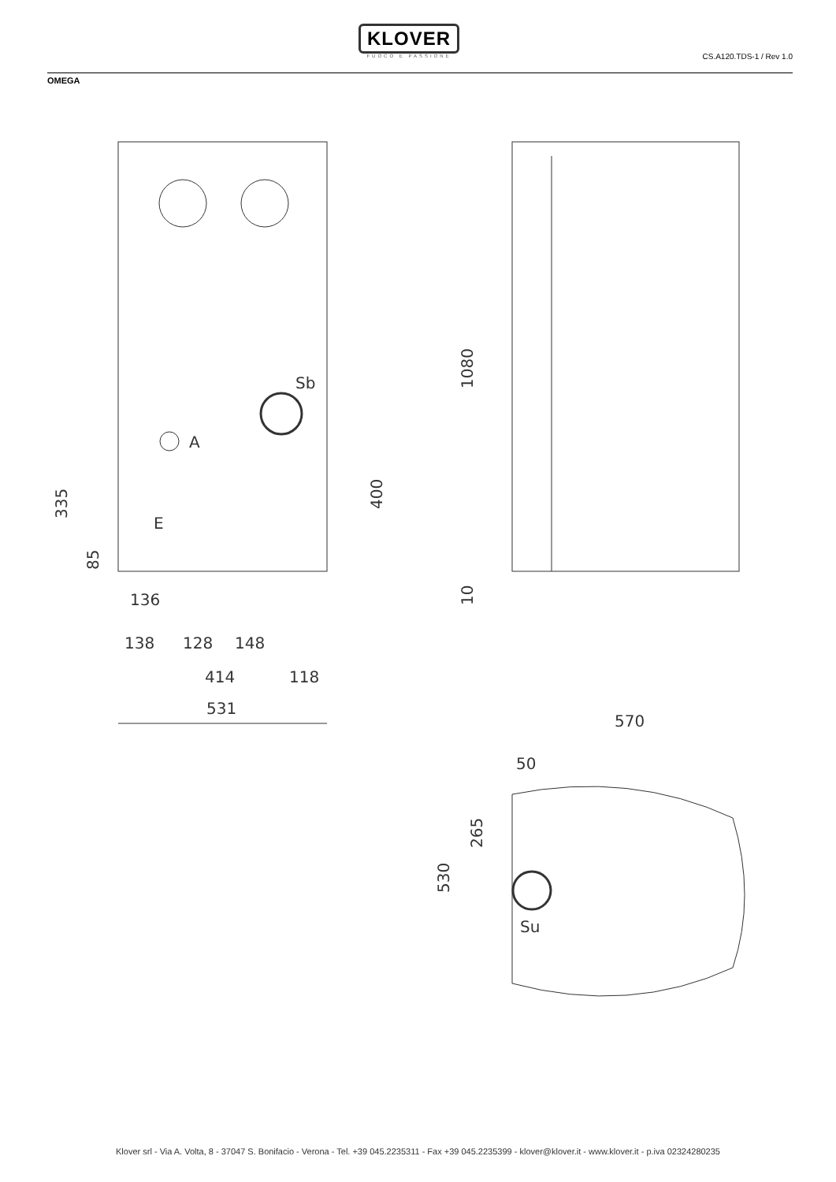KLOVER
FUOCO E PASSIONE
CS.A120.TDS-1 / Rev 1.0
OMEGA
Sb
A
E
136
138
128
148
414
118
531
570
50
Su
335
85
400
1080
10
530
265
Klover srl - Via A. Volta, 8 - 37047 S. Bonifacio - Verona - Tel. +39 045.2235311 - Fax +39 045.2235399 - klover@klover.it - www.klover.it - p.iva 02324280235